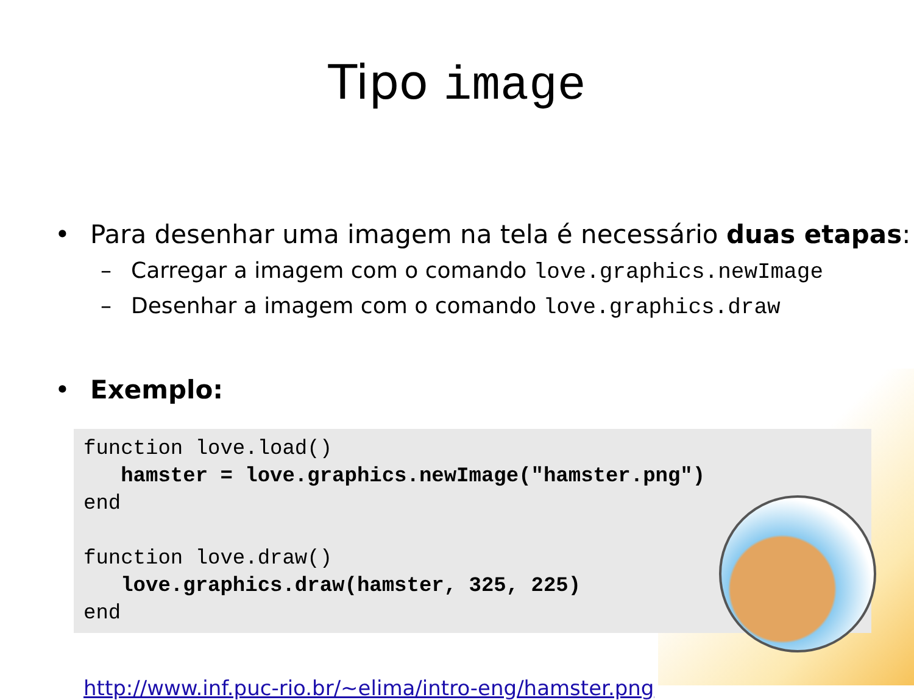Tipo image
• Para desenhar uma imagem na tela é necessário duas etapas:
– Carregar a imagem com o comando love.graphics.newImage
– Desenhar a imagem com o comando love.graphics.draw
• Exemplo:
function love.load()
   hamster = love.graphics.newImage("hamster.png")
end

function love.draw()
   love.graphics.draw(hamster, 325, 225)
end
http://www.inf.puc-rio.br/~elima/intro-eng/hamster.png